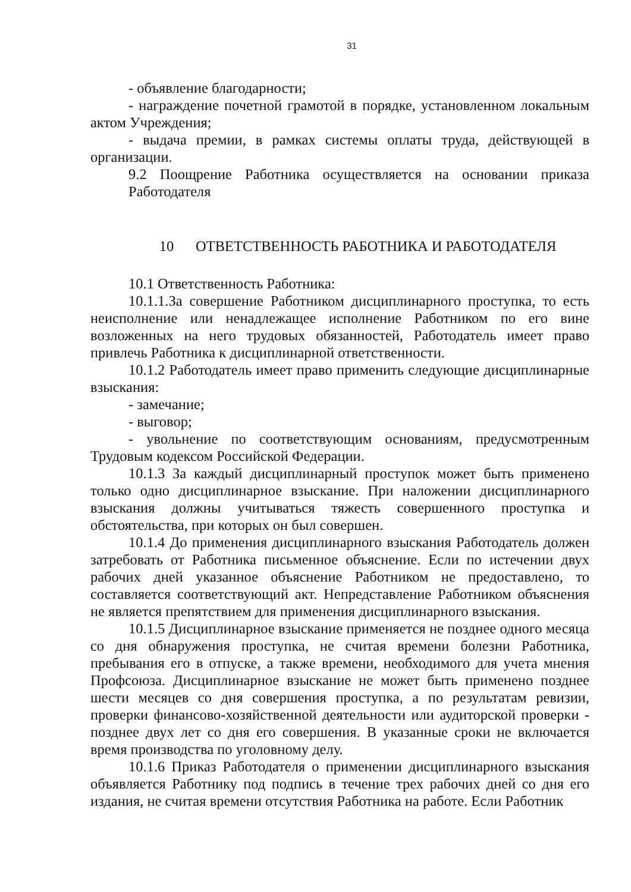31
- объявление благодарности;
- награждение почетной грамотой в порядке, установленном локальным актом Учреждения;
- выдача премии, в рамках системы оплаты труда, действующей в организации.
9.2 Поощрение Работника осуществляется на основании приказа Работодателя
10 ОТВЕТСТВЕННОСТЬ РАБОТНИКА И РАБОТОДАТЕЛЯ
10.1 Ответственность Работника:
10.1.1.За совершение Работником дисциплинарного проступка, то есть неисполнение или ненадлежащее исполнение Работником по его вине возложенных на него трудовых обязанностей, Работодатель имеет право привлечь Работника к дисциплинарной ответственности.
10.1.2 Работодатель имеет право применить следующие дисциплинарные взыскания:
- замечание;
- выговор;
- увольнение по соответствующим основаниям, предусмотренным Трудовым кодексом Российской Федерации.
10.1.3 За каждый дисциплинарный проступок может быть применено только одно дисциплинарное взыскание. При наложении дисциплинарного взыскания должны учитываться тяжесть совершенного проступка и обстоятельства, при которых он был совершен.
10.1.4 До применения дисциплинарного взыскания Работодатель должен затребовать от Работника письменное объяснение. Если по истечении двух рабочих дней указанное объяснение Работником не предоставлено, то составляется соответствующий акт. Непредставление Работником объяснения не является препятствием для применения дисциплинарного взыскания.
10.1.5 Дисциплинарное взыскание применяется не позднее одного месяца со дня обнаружения проступка, не считая времени болезни Работника, пребывания его в отпуске, а также времени, необходимого для учета мнения Профсоюза. Дисциплинарное взыскание не может быть применено позднее шести месяцев со дня совершения проступка, а по результатам ревизии, проверки финансово-хозяйственной деятельности или аудиторской проверки - позднее двух лет со дня его совершения. В указанные сроки не включается время производства по уголовному делу.
10.1.6 Приказ Работодателя о применении дисциплинарного взыскания объявляется Работнику под подпись в течение трех рабочих дней со дня его издания, не считая времени отсутствия Работника на работе. Если Работник